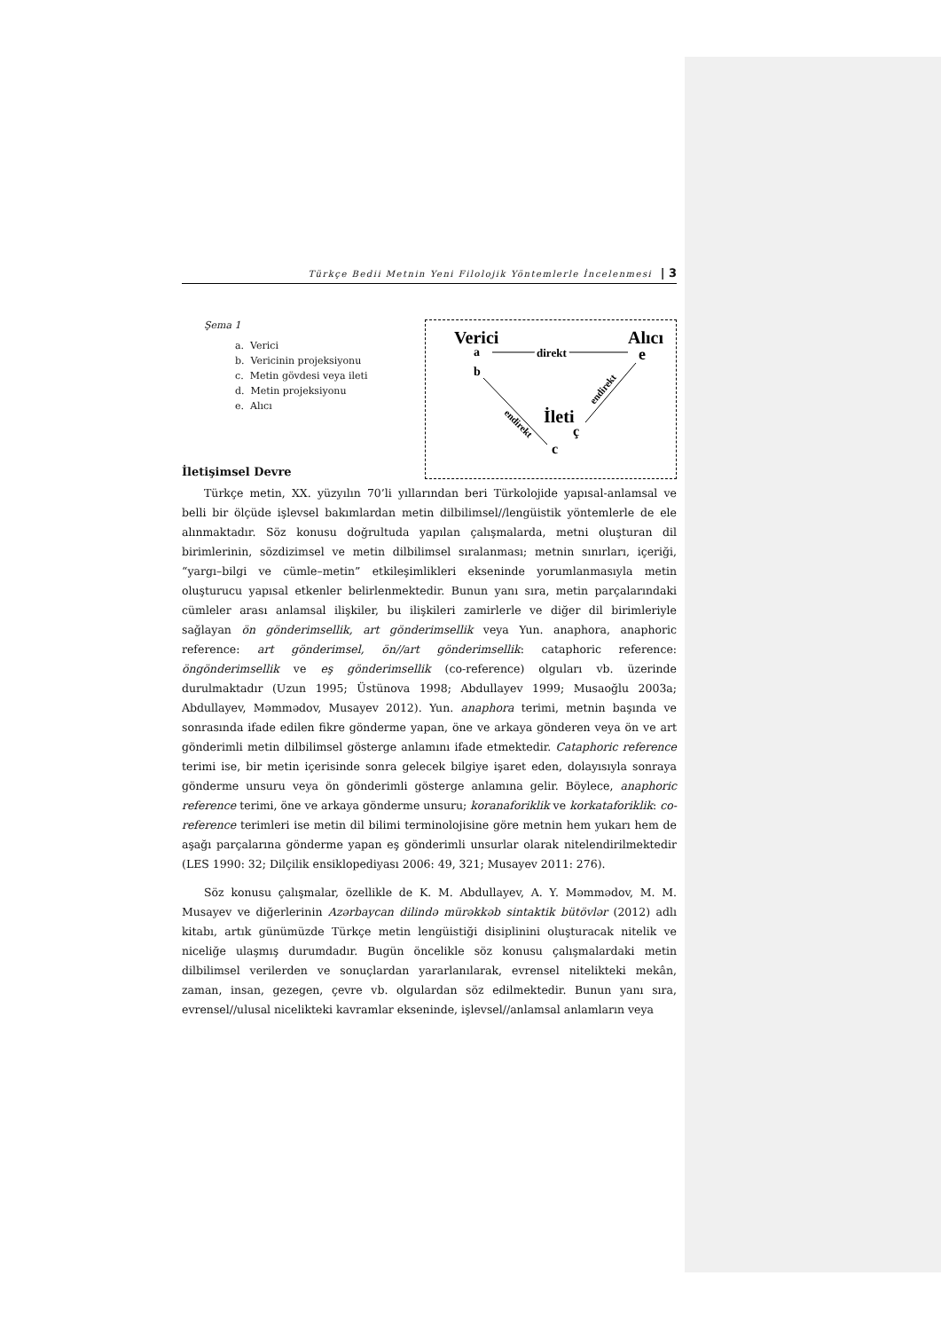Türkçe Bedii Metnin Yeni Filolojik Yöntemlerle İncelenmesi | 3
Şema 1
a. Verici
b. Vericinin projeksiyonu
c. Metin gövdesi veya ileti
d. Metin projeksiyonu
e. Alıcı
Verici
Alıcı
a
b
e
direkt
endirekt
endirekt
İleti
c
ç
İletişimsel Devre
Türkçe metin, XX. yüzyılın 70’li yıllarından beri Türkolojide yapısal-anlamsal ve belli bir ölçüde işlevsel bakımlardan metin dilbilimsel//lengüistik yöntemlerle de ele alınmaktadır. Söz konusu doğrultuda yapılan çalışmalarda, metni oluşturan dil birimlerinin, sözdizimsel ve metin dilbilimsel sıralanması; metnin sınırları, içeriği, “yargı–bilgi ve cümle–metin” etkileşimlikleri ekseninde yorumlanmasıyla metin oluşturucu yapısal etkenler belirlenmektedir. Bunun yanı sıra, metin parçalarındaki cümleler arası anlamsal ilişkiler, bu ilişkileri zamirlerle ve diğer dil birimleriyle sağlayan ön gönderimsellik, art gönderimsellik veya Yun. anaphora, anaphoric reference: art gönderimsel, ön//art gönderimsellik: cataphoric reference: öngönderimsellik ve eş gönderimsellik (co-reference) olguları vb. üzerinde durulmaktadır (Uzun 1995; Üstünova 1998; Abdullayev 1999; Musaoğlu 2003a; Abdullayev, Məmmədov, Musayev 2012). Yun. anaphora terimi, metnin başında ve sonrasında ifade edilen fikre gönderme yapan, öne ve arkaya gönderen veya ön ve art gönderimli metin dilbilimsel gösterge anlamını ifade etmektedir. Cataphoric reference terimi ise, bir metin içerisinde sonra gelecek bilgiye işaret eden, dolayısıyla sonraya gönderme unsuru veya ön gönderimli gösterge anlamına gelir. Böylece, anaphoric reference terimi, öne ve arkaya gönderme unsuru; koranaforiklik ve korkataforiklik: co-reference terimleri ise metin dil bilimi terminolojisine göre metnin hem yukarı hem de aşağı parçalarına gönderme yapan eş gönderimli unsurlar olarak nitelendirilmektedir (LES 1990: 32; Dilçilik ensiklopediyası 2006: 49, 321; Musayev 2011: 276).
Söz konusu çalışmalar, özellikle de K. M. Abdullayev, A. Y. Məmmədov, M. M. Musayev ve diğerlerinin Azərbaycan dilində mürəkkəb sintaktik bütövlər (2012) adlı kitabı, artık günümüzde Türkçe metin lengüistiği disiplinini oluşturacak nitelik ve niceliğe ulaşmış durumdadır. Bugün öncelikle söz konusu çalışmalardaki metin dilbilimsel verilerden ve sonuçlardan yararlanılarak, evrensel nitelikteki mekân, zaman, insan, gezegen, çevre vb. olgulardan söz edilmektedir. Bunun yanı sıra, evrensel//ulusal nicelikteki kavramlar ekseninde, işlevsel//anlamsal anlamların veya